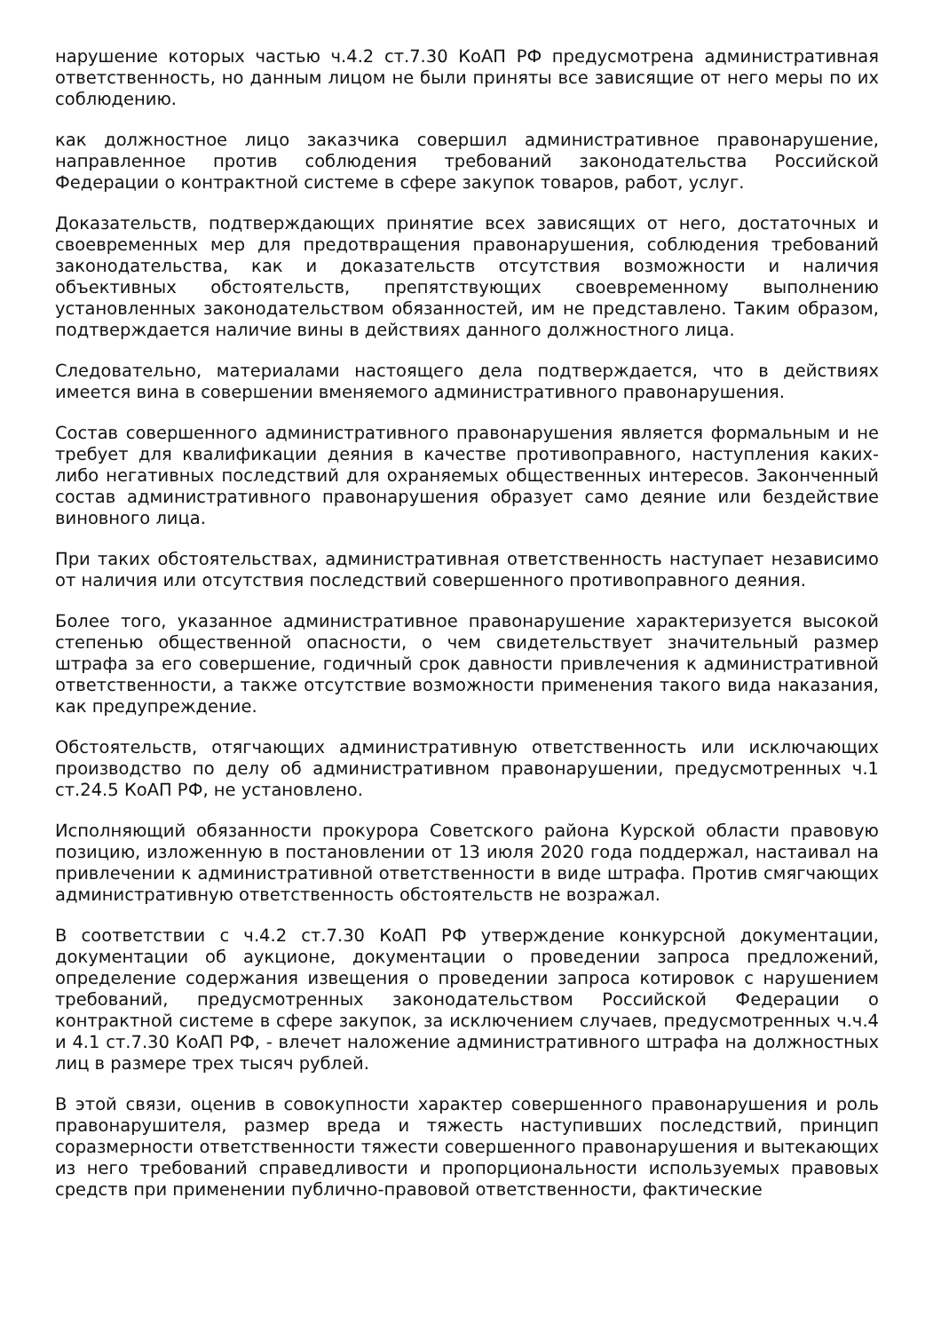нарушение которых частью ч.4.2 ст.7.30 КоАП РФ предусмотрена административная ответственность, но данным лицом не были приняты все зависящие от него меры по их соблюдению.
как должностное лицо заказчика совершил административное правонарушение, направленное против соблюдения требований законодательства Российской Федерации о контрактной системе в сфере закупок товаров, работ, услуг.
Доказательств, подтверждающих принятие всех зависящих от него, достаточных и своевременных мер для предотвращения правонарушения, соблюдения требований законодательства, как и доказательств отсутствия возможности и наличия объективных обстоятельств, препятствующих своевременному выполнению установленных законодательством обязанностей, им не представлено. Таким образом, подтверждается наличие вины в действиях данного должностного лица.
Следовательно, материалами настоящего дела подтверждается, что в действиях имеется вина в совершении вменяемого административного правонарушения.
Состав совершенного административного правонарушения является формальным и не требует для квалификации деяния в качестве противоправного, наступления каких-либо негативных последствий для охраняемых общественных интересов. Законченный состав административного правонарушения образует само деяние или бездействие виновного лица.
При таких обстоятельствах, административная ответственность наступает независимо от наличия или отсутствия последствий совершенного противоправного деяния.
Более того, указанное административное правонарушение характеризуется высокой степенью общественной опасности, о чем свидетельствует значительный размер штрафа за его совершение, годичный срок давности привлечения к административной ответственности, а также отсутствие возможности применения такого вида наказания, как предупреждение.
Обстоятельств, отягчающих административную ответственность или исключающих производство по делу об административном правонарушении, предусмотренных ч.1 ст.24.5 КоАП РФ, не установлено.
Исполняющий обязанности прокурора Советского района Курской области правовую позицию, изложенную в постановлении от 13 июля 2020 года поддержал, настаивал на привлечении к административной ответственности в виде штрафа. Против смягчающих административную ответственность обстоятельств не возражал.
В соответствии с ч.4.2 ст.7.30 КоАП РФ утверждение конкурсной документации, документации об аукционе, документации о проведении запроса предложений, определение содержания извещения о проведении запроса котировок с нарушением требований, предусмотренных законодательством Российской Федерации о контрактной системе в сфере закупок, за исключением случаев, предусмотренных ч.ч.4 и 4.1 ст.7.30 КоАП РФ, - влечет наложение административного штрафа на должностных лиц в размере трех тысяч рублей.
В этой связи, оценив в совокупности характер совершенного правонарушения и роль правонарушителя, размер вреда и тяжесть наступивших последствий, принцип соразмерности ответственности тяжести совершенного правонарушения и вытекающих из него требований справедливости и пропорциональности используемых правовых средств при применении публично-правовой ответственности, фактические